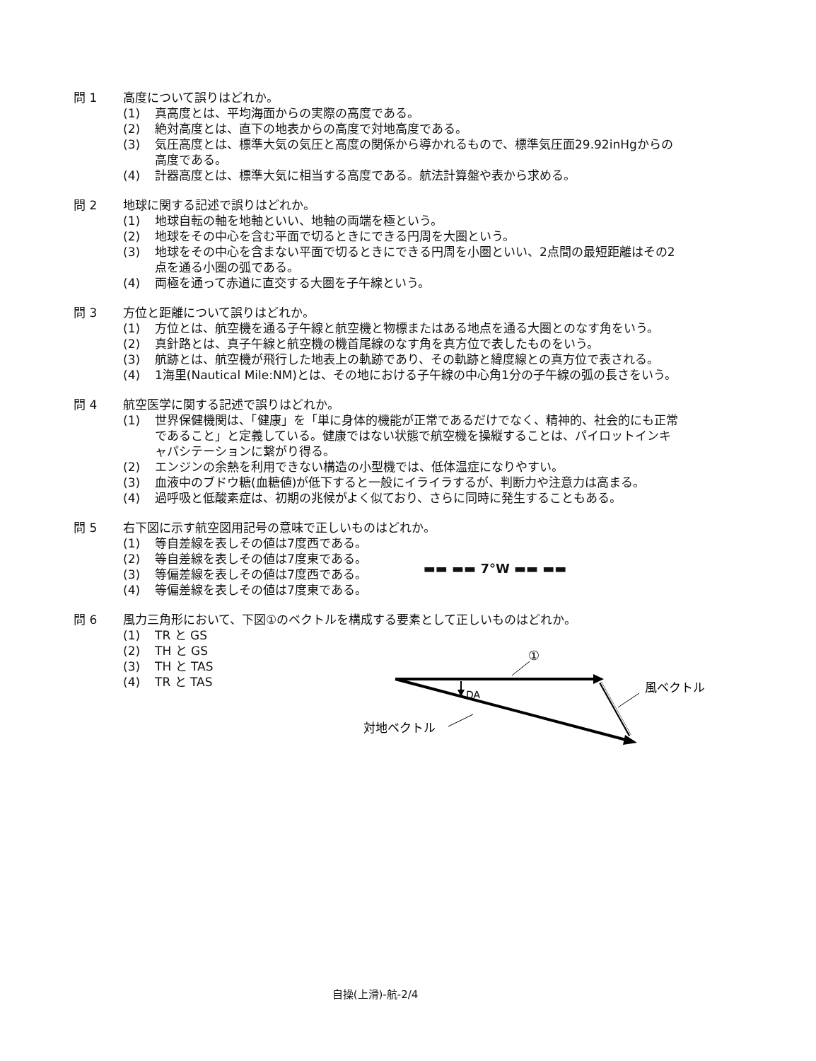問 1 高度について誤りはどれか。
(1) 真高度とは、平均海面からの実際の高度である。
(2) 絶対高度とは、直下の地表からの高度で対地高度である。
(3) 気圧高度とは、標準大気の気圧と高度の関係から導かれるもので、標準気圧面29.92inHgからの高度である。
(4) 計器高度とは、標準大気に相当する高度である。航法計算盤や表から求める。
問 2 地球に関する記述で誤りはどれか。
(1) 地球自転の軸を地軸といい、地軸の両端を極という。
(2) 地球をその中心を含む平面で切るときにできる円周を大圏という。
(3) 地球をその中心を含まない平面で切るときにできる円周を小圏といい、2点間の最短距離はその2点を通る小圏の弧である。
(4) 両極を通って赤道に直交する大圏を子午線という。
問 3 方位と距離について誤りはどれか。
(1) 方位とは、航空機を通る子午線と航空機と物標またはある地点を通る大圏とのなす角をいう。
(2) 真針路とは、真子午線と航空機の機首尾線のなす角を真方位で表したものをいう。
(3) 航跡とは、航空機が飛行した地表上の軌跡であり、その軌跡と緯度線との真方位で表される。
(4) 1海里(Nautical Mile:NM)とは、その地における子午線の中心角1分の子午線の弧の長さをいう。
問 4 航空医学に関する記述で誤りはどれか。
(1) 世界保健機関は、「健康」を「単に身体的機能が正常であるだけでなく、精神的、社会的にも正常であること」と定義している。健康ではない状態で航空機を操縦することは、パイロットインキャパシテーションに繋がり得る。
(2) エンジンの余熱を利用できない構造の小型機では、低体温症になりやすい。
(3) 血液中のブドウ糖(血糖値)が低下すると一般にイライラするが、判断力や注意力は高まる。
(4) 過呼吸と低酸素症は、初期の兆候がよく似ており、さらに同時に発生することもある。
問 5 右下図に示す航空図用記号の意味で正しいものはどれか。
(1) 等自差線を表しその値は7度西である。
(2) 等自差線を表しその値は7度東である。
(3) 等偏差線を表しその値は7度西である。
(4) 等偏差線を表しその値は7度東である。
▬▬ ▬▬ 7°W ▬▬ ▬▬
問 6 風力三角形において、下図①のベクトルを構成する要素として正しいものはどれか。
(1) TR と GS
(2) TH と GS
(3) TH と TAS
(4) TR と TAS
①
DA
風ベクトル
対地ベクトル
自操(上滑)-航-2/4